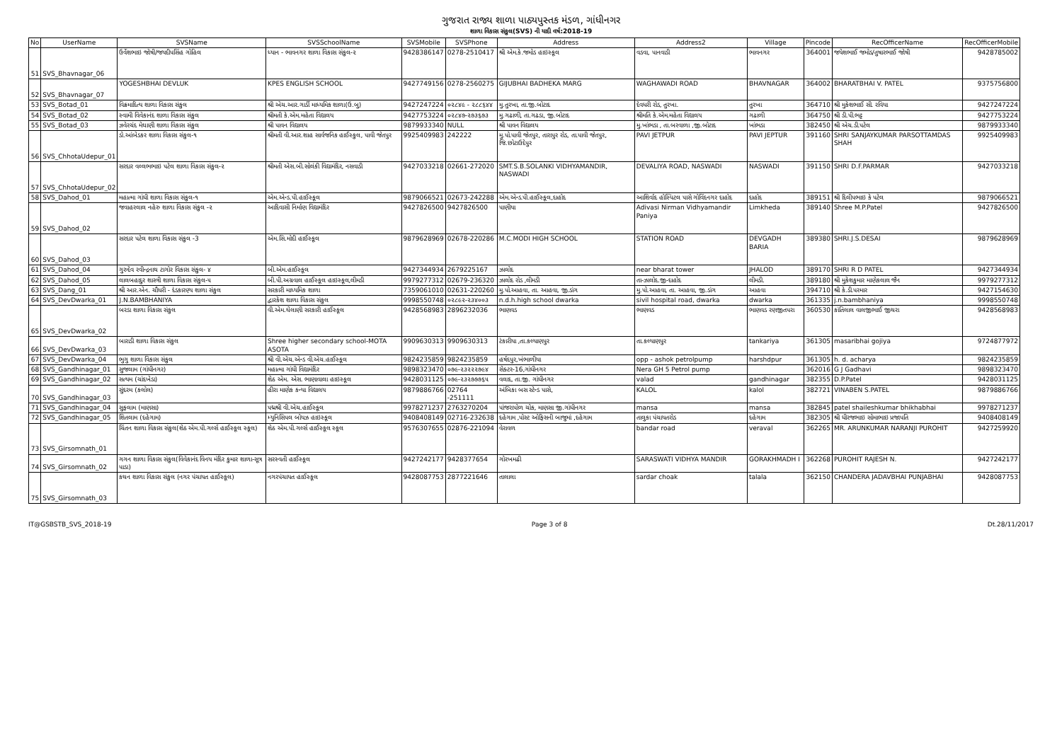ગુજરાત રાજ્ય શાળા પાઠ્યપુસ્તક મંડળ, ગાંધીનગર
શાળા વિકાસ સંકુલ(SVS) ની યાદી વર્ષ:2018-19
| No | UserName | SVSName | SVSSchoolName | SVSMobile | SVSPhone | Address | Address2 | Village | Pincode | RecOfficerName | RecOfficerMobile |
| --- | --- | --- | --- | --- | --- | --- | --- | --- | --- | --- | --- |
| 51 | SVS_Bhavnagar_06 | ઉર્વેશભાઇ જોષી/જયદીપસિંહ ગોહિલ | ધ્યાન - ભાવનગર શાળા વિકાસ સંકુલ-૨ | 9428386147 | 0278-2510417 | શ્રી એમ.કે.જમોડ હાઇસ્કૂલ | વડવા, પાનવાડી | ભાવનગર | 364001 | જયેશભાઈ જમોડ/તુષારભાઈ જોષી | 9428785002 |
| 52 | SVS_Bhavnagar_07 | YOGESHBHAI DEVLUK | KPES ENGLISH SCHOOL | 9427749156 | 0278-2560275 | GIJUBHAI BADHEKA MARG | WAGHAWADI ROAD | BHAVNAGAR | 364002 | BHARATBHAI V. PATEL | 9375756800 |
| 53 | SVS_Botad_01 | વિક્રમાદિત્ય શાળા વિકાસ સંકુલ | શ્રી એચ.આર.ગાર્ડી માધ્યમિક શાળા(ઉ.બુ) | 9427247224 | ૦૨૮૪૯ - ૨૮૮૬૪૪ | મુ.તુરખા, તા.જી.બોટાદ | દેવધરી રોડ, તુરખા. | તુરખા | 364710 | શ્રી મુકેશભાઈ સી. રવિયા | 9427247224 |
| 54 | SVS_Botad_02 | સ્વામી વિવેકાનંદ શાળા વિકાસ સંકુલ | શ્રીમતી કે.એમ.મહેતા વિદ્યાલય | 9427753224 | ૦૨૮૪૭-૨૭૩૬૭૩ | મુ.ગઢાળી, તા.ગઢડા, જી.બોટાદ | શ્રીમતિ કે.એમ.મહેતા વિદ્યાલય | ગઢાળી | 364750 | શ્રી ડી.પી.ભટ્ટ | 9427753224 |
| 55 | SVS_Botad_03 | ઝવેરચંદ મેઘાણી શાળા વિકાસ સંકુલ | શ્રી પાવન વિદ્યાલય | 9879933340 | NULL | શ્રી પાવન વિદ્યાલય | મુ.ખાંભડા , તા.બરવાળા ,જી.બોટાદ | ખાંભડા | 382450 | શ્રી એચ.ડી.પટેલ | 9879933340 |
| 56 | SVS_ChhotaUdepur_01 | ડો.આંબેડકર શાળા વિકાસ સંકુલ-૧ | શ્રીમતી વી.આર.શાહ સાર્વજનિક હાઈસ્કુલ, પાવી જેતપુર | 9925409983 | 242222 | મુ.પો.પાવી જેતપુર, તારાપુર રોડ, તા.પાવી જેતપુર, જિ.છોટાઉદેપુર | PAVI JETPUR | PAVI JEPTUR | 391160 | SHRI SANJAYKUMAR PARSOTTAMDAS SHAH | 9925409983 |
| 57 | SVS_ChhotaUdepur_02 | સરદાર વલ્લભભાઇ પટેલ શાળા વિકાસ સંકુલ-૨ | શ્રીમતી એસ.બી.સોલંકી વિદ્યામંદિર, નસવાડી | 9427033218 | 02661-272020 | SMT.S.B.SOLANKI VIDHYAMANDIR, NASWADI | DEVALIYA ROAD, NASWADI | NASWADI | 391150 | SHRI D.F.PARMAR | 9427033218 |
| 58 | SVS_Dahod_01 | મહાત્મા ગાંધી શાળા વિકાસ સંકુલ-૧ | એમ.એન્ડ.પી.હાઈસ્કૂલ | 9879066521 | 02673-242288 | એમ.એન્ડ.પી.હાઈસ્કૂલ,દાહોદ | આશિર્વાદ હોસ્પિટલ પાસે ગોવિંદનગર દાહોદ | દાહોદ | 389151 | શ્રી દિલીપભાઇ કે પટેલ | 9879066521 |
| 59 | SVS_Dahod_02 | જવાહરલાલ નહેરુ શાળા વિકાસ સંકુલ -૨ | આદિવાસી નિર્માણ વિદ્યામંદિર | 9427826500 | 9427826500 | પાણીયા | Adivasi Nirman Vidhyamandir Paniya | Limkheda | 389140 | Shree M.P.Patel | 9427826500 |
| 60 | SVS_Dahod_03 | સરદાર પટેલ શાળા વિકાસ સંકુલ -3 | એમ.સિ.મોદી હાઈસ્કૂલ | 9879628969 | 02678-220286 | M.C.MODI HIGH SCHOOL | STATION ROAD | DEVGADH BARIA | 389380 | SHRI.J.S.DESAI | 9879628969 |
| 61 | SVS_Dahod_04 | ગુરુદેવ રવીન્દ્રનાથ ટાગોર વિકાસ સંકુલ- ૪ | બી.એમ.હાઈસ્કૂલ | 9427344934 | 2679225167 | ઝાલોદ | near bharat tower | JHALOD | 389170 | SHRI R D PATEL | 9427344934 |
| 62 | SVS_Dahod_05 | લાલબહાદુર શાસ્ત્રી શાળા વિકાસ સંકુલ-૫ | બી.પી.અગ્રવાલ હાઈસ્કૂલ હાઇસ્કૂલ,લીમડી | 9979277312 | 02679-236320 | ઝાલોદ રોડ ,લીમડી | તા-ઝાલોદ.જી-દાહોદ | લીમડી. | 389180 | શ્રી મુકેશકુમાર માણેકલાલ જૈન | 9979277312 |
| 63 | SVS_Dang_01 | શ્રી આર.એન. ચૌધરી - દંડકારણ્ય શાળા સંકુલ | સરકારી માધ્યમિક શાળા | 7359061010 | 02631-220260 | મુ.પો.આહવા, તા. આહવા, જી.ડાંગ | મુ.પો.આહવા, તા. આહવા, જી.ડાંગ | આહવા | 394710 | શ્રી કે.ડી.પરમાર | 9427154630 |
| 64 | SVS_DevDwarka_01 | J.N.BAMBHANIYA | દ્વારકેશ શાળા વિકાસ સંકુલ | 9998550748 | ૦૨૮૯૨-૨૩૪૦૦૩ | n.d.h.high school dwarka | sivil hospital road, dwarka | dwarka | 361335 | j.n.bambhaniya | 9998550748 |
| 65 | SVS_DevDwarka_02 | બરડા શાળા વિકાસ સંકુલ | વી.એમ.ઘેલાણી સરકારી હાઈસ્કૂલ | 9428568983 | 2896232036 | ભાણવડ | ભાણવડ | ભાણવડ રણજીતપરા | 360530 | કાંતિલાલ વાલજીભાઈ જીથરા | 9428568983 |
| 66 | SVS_DevDwarka_03 | બારાડી શાળા વિકાસ સંકુલ | Shree higher secondary school-MOTA ASOTA | 9909630313 | 9909630313 | ટંકારીયા ,તા.કલ્યાણપુર | તા.કલ્યાણપુર | tankariya | 361305 | masaribhai gojiya | 9724877972 |
| 67 | SVS_DevDwarka_04 | ભુગુ શાળા વિકાસ સંકુલ | શ્રી વી.એચ.એન્ડ વી.એચ.હાઈસ્કૂલ | 9824235859 | 9824235859 | હર્ષદપુર,ખંભાળીયા | opp - ashok petrolpump | harshdpur | 361305 | h. d. acharya | 9824235859 |
| 68 | SVS_Gandhinagar_01 | સુજલામ (ગાંધીનગર) | મહાત્મા ગાંધી વિદ્યામંદિર | 9898323470 | ૦૭૯-૨૩૨૨૨૭૯૪ | સેક્ટર-16,ગાંધીનગર | Nera GH 5 Petrol pump | | 362016 | G J Gadhavi | 9898323470 |
| 69 | SVS_Gandhinagar_02 | સત્યમ (ચાંદખેડા) | શેઠ એમ. એસ. ભાણાવાલા હાઇસ્કૂલ | 9428031125 | ૦૭૯-૨૩૨૭૭૭૬૫ | વલાદ, તા.જી. ગાંધીનગર | valad | gandhinagar | 382355 | D.P.Patel | 9428031125 |
| 70 | SVS_Gandhinagar_03 | સુંદરમ (કલોલ) | હીરા માણેક કન્યા વિદ્યાલય | 9879886766 | 02764 -251111 | અંબિકા બસ સ્ટેન્ડ પાસે, | KALOL | kalol | 382721 | VINABEN S.PATEL | 9879886766 |
| 71 | SVS_Gandhinagar_04 | સુફલામ (માણસા) | પદ્મશ્રી વી.એચ.હાઈસ્કૂલ | 9978271237 | 2763270204 | પાંજરાપોળ ચોક, માણસા જી.ગાંધીનગર | mansa | mansa | 382845 | patel shaileshkumar bhikhabhai | 9978271237 |
| 72 | SVS_Gandhinagar_05 | શિતલામ (દહેગામ) | મ્યુનિસિપલ બોયઝ હાઇસ્કૂલ | 9408408149 | 02716-232638 | દહેગામ ,પોસ્ટ ઓફિસની બાજુમાં ,દહેગામ | તાલુકા પંચાયતરોડ | દહેગામ | 382305 | શ્રી ધીરજભાઇ સોમાભાઇ પ્રજાપતિ | 9408408149 |
| 73 | SVS_Girsomnath_01 | ચિંતન શાળા વિકાસ સંકુલ(શેઠ એમ.પી.ગર્લ્સ હાઈસ્કૂલ સ્કૂલ) | શેઠ એમ.પી.ગર્લ્સ હાઈસ્કૂલ સ્કૂલ | 9576307655 | 02876-221094 | વેરાવળ | bandar road | veraval | 362265 | MR. ARUNKUMAR NARANJI PUROHIT | 9427259920 |
| 74 | SVS_Girsomnath_02 | ગગન શાળા વિકાસ સંકુલ(વિવેકાનંદ વિનય મંદિર કુમાર શાળા-સૂત્ર પાડા) | સરસ્વતી હાઈસ્કૂલ | 9427242177 | 9428377654 | ગોરખમઢી | SARASWATI VIDHYA MANDIR | GORAKHMADH I | 362268 | PUROHIT RAJESH N. | 9427242177 |
| 75 | SVS_Girsomnath_03 | કથન શાળા વિકાસ સંકુલ (નગર પંચાયત હાઈસ્કૂલ) | નગરપંચાયત હાઈસ્કૂલ | 9428087753 | 2877221646 | તાલાલા | sardar choak | talala | 362150 | CHANDERA JADAVBHAI PUNJABHAI | 9428087753 |
IT@GSBSTB_SVS_2018-19 Page 3 of 8 Dt.28/11/2017